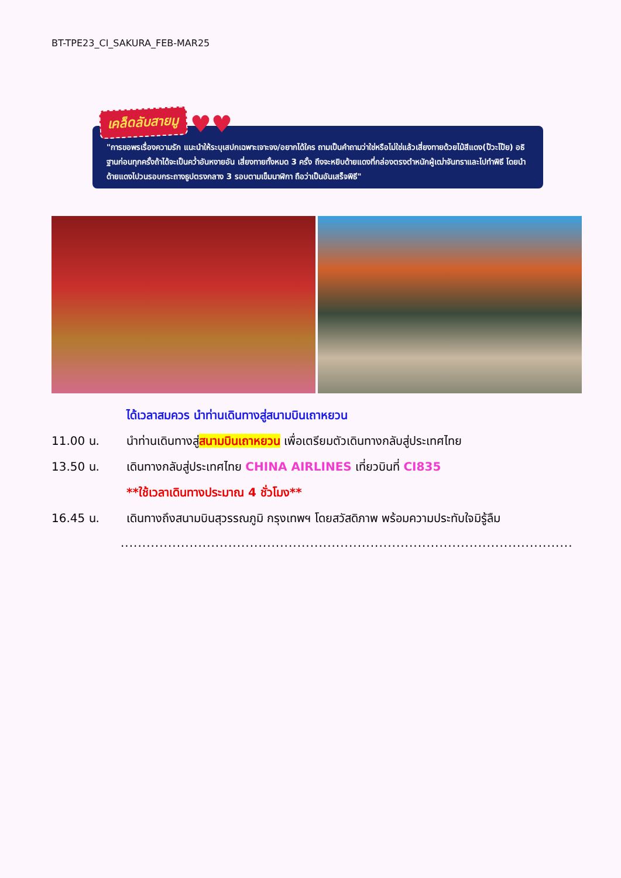BT-TPE23_CI_SAKURA_FEB-MAR25
เคล็ดลับสายมู ♥♥
"การขอพรเรื่องความรัก แนะนำให้ระบุเสปกเฉพาะเจาะจง/อยากได้ใคร ถามเป็นคำถามว่าใช่หรือไม่ใช่แล้วเสี่ยงทายด้วยไม้สีแดง(ป๊วะโป๊ย) อธิฐานก่อนทุกครั้งถ้าได้จะเป็นคว่ำอันหงายอัน เสี่ยงทายทั้งหมด 3 ครั้ง ถึงจะหยิบด้ายแดงที่กล่องตรงตำหนักผู้เฒ่าจันทราและไปทำพิธี โดยนำด้ายแดงไปวนรอบกระถางธูปตรงกลาง 3 รอบตามเข็มนาฬิกา ถือว่าเป็นอันเสร็จพิธี"
ได้เวลาสมควร นำท่านเดินทางสู่สนามบินเถาหยวน
11.00 น. นำท่านเดินทางสู่สนามบินเถาหยวน เพื่อเตรียมตัวเดินทางกลับสู่ประเทศไทย
13.50 น. เดินทางกลับสู่ประเทศไทย CHINA AIRLINES เที่ยวบินที่ CI835
**ใช้เวลาเดินทางประมาณ 4 ชั่วโมง**
16.45 น. เดินทางถึงสนามบินสุวรรณภูมิ กรุงเทพฯ โดยสวัสดิภาพ พร้อมความประทับใจมิรู้ลืม
.........................................................................................................